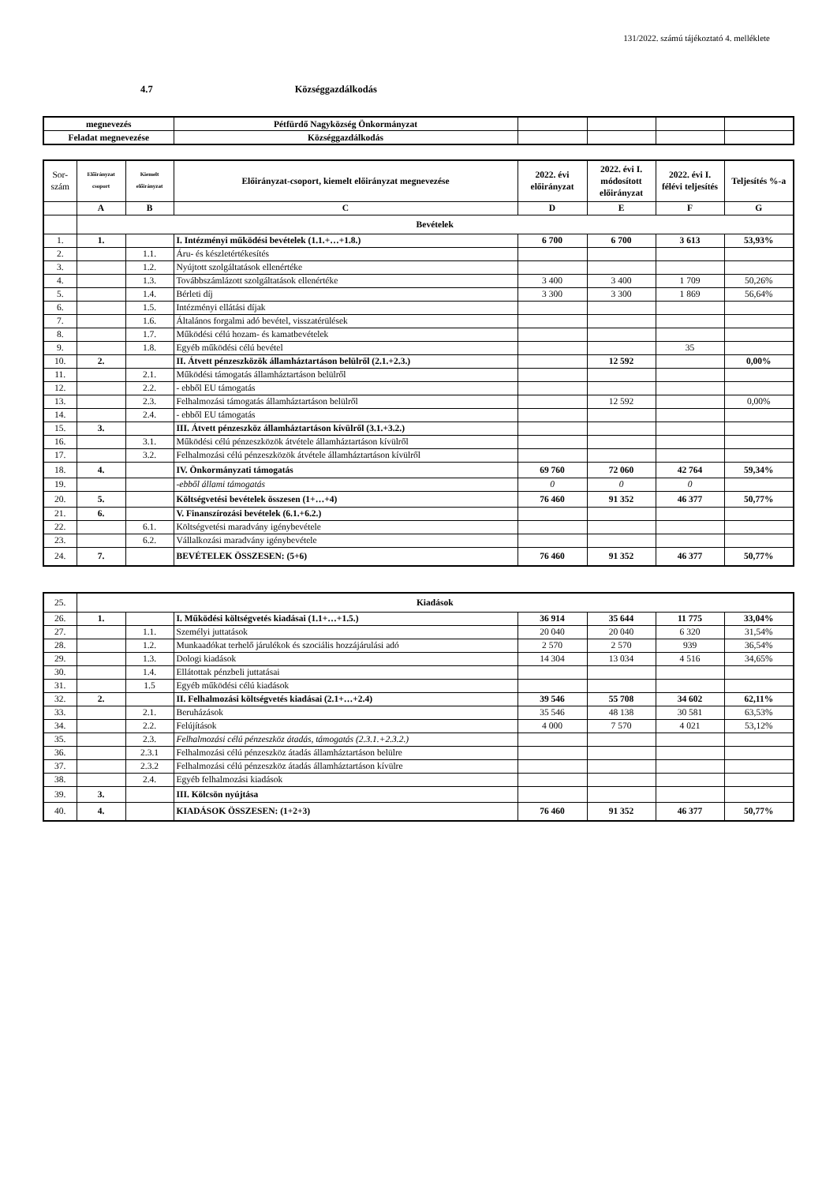131/2022. számú tájékoztató 4. melléklete
4.7 Községgazdálkodás
| megnevezés | Pétfürdő Nagyközség Önkormányzat | | | | |
| Feladat megnevezése | Községgazdálkodás | | | | |
| Sor- szám | Előirányzat csoport | Kiemelt előirányzat | Előirányzat-csoport, kiemelt előirányzat megnevezése | 2022. évi előirányzat | 2022. évi I. módosított előirányzat | 2022. évi I. félévi teljesítés | Teljesítés %-a |
| --- | --- | --- | --- | --- | --- | --- | --- |
| | A | B | C | D | E | F | G |
| | Bevételek | | | | | | |
| 1. | 1. | | I. Intézményi működési bevételek (1.1.+…+1.8.) | 6 700 | 6 700 | 3 613 | 53,93% |
| 2. | | 1.1. | Áru- és készletértékesítés | | | | |
| 3. | | 1.2. | Nyújtott szolgáltatások ellenértéke | | | | |
| 4. | | 1.3. | Továbbszámlázott szolgáltatások ellenértéke | 3 400 | 3 400 | 1 709 | 50,26% |
| 5. | | 1.4. | Bérleti díj | 3 300 | 3 300 | 1 869 | 56,64% |
| 6. | | 1.5. | Intézményi ellátási díjak | | | | |
| 7. | | 1.6. | Általános forgalmi adó bevétel, visszatérülések | | | | |
| 8. | | 1.7. | Működési célú hozam- és kamatbevételek | | | | |
| 9. | | 1.8. | Egyéb működési célú bevétel | | | 35 | |
| 10. | 2. | | II. Átvett pénzeszközök államháztartáson belülről (2.1.+2.3.) | | 12 592 | | 0,00% |
| 11. | | 2.1. | Működési támogatás államháztartáson belülről | | | | |
| 12. | | 2.2. | - ebből EU támogatás | | | | |
| 13. | | 2.3. | Felhalmozási támogatás államháztartáson belülről | | 12 592 | | 0,00% |
| 14. | | 2.4. | - ebből EU támogatás | | | | |
| 15. | 3. | | III. Átvett pénzeszköz államháztartáson kívülről (3.1.+3.2.) | | | | |
| 16. | | 3.1. | Működési célú pénzeszközök átvétele államháztartáson kívülről | | | | |
| 17. | | 3.2. | Felhalmozási célú pénzeszközök átvétele államháztartáson kívülről | | | | |
| 18. | 4. | | IV. Önkormányzati támogatás | 69 760 | 72 060 | 42 764 | 59,34% |
| 19. | | | -ebből állami támogatás | 0 | 0 | 0 | |
| 20. | 5. | | Költségvetési bevételek összesen (1+…+4) | 76 460 | 91 352 | 46 377 | 50,77% |
| 21. | 6. | | V. Finanszírozási bevételek (6.1.+6.2.) | | | | |
| 22. | | 6.1. | Költségvetési maradvány igénybevétele | | | | |
| 23. | | 6.2. | Vállalkozási maradvány igénybevétele | | | | |
| 24. | 7. | | BEVÉTELEK ÖSSZESEN: (5+6) | 76 460 | 91 352 | 46 377 | 50,77% |
| 25. | Kiadások | | | | | | |
| 26. | 1. | | I. Működési költségvetés kiadásai (1.1+…+1.5.) | 36 914 | 35 644 | 11 775 | 33,04% |
| 27. | | 1.1. | Személyi juttatások | 20 040 | 20 040 | 6 320 | 31,54% |
| 28. | | 1.2. | Munkaadókat terhelő járulékok és szociális hozzájárulási adó | 2 570 | 2 570 | 939 | 36,54% |
| 29. | | 1.3. | Dologi kiadások | 14 304 | 13 034 | 4 516 | 34,65% |
| 30. | | 1.4. | Ellátottak pénzbeli juttatásai | | | | |
| 31. | | 1.5 | Egyéb működési célú kiadások | | | | |
| 32. | 2. | | II. Felhalmozási költségvetés kiadásai (2.1+…+2.4) | 39 546 | 55 708 | 34 602 | 62,11% |
| 33. | | 2.1. | Beruházások | 35 546 | 48 138 | 30 581 | 63,53% |
| 34. | | 2.2. | Felújítások | 4 000 | 7 570 | 4 021 | 53,12% |
| 35. | | 2.3. | Felhalmozási célú pénzeszköz átadás, támogatás (2.3.1.+2.3.2.) | | | | |
| 36. | | 2.3.1 | Felhalmozási célú pénzeszköz átadás államháztartáson belülre | | | | |
| 37. | | 2.3.2 | Felhalmozási célú pénzeszköz átadás államháztartáson kívülre | | | | |
| 38. | | 2.4. | Egyéb felhalmozási kiadások | | | | |
| 39. | 3. | | III. Kölcsön nyújtása | | | | |
| 40. | 4. | | KIADÁSOK ÖSSZESEN: (1+2+3) | 76 460 | 91 352 | 46 377 | 50,77% |